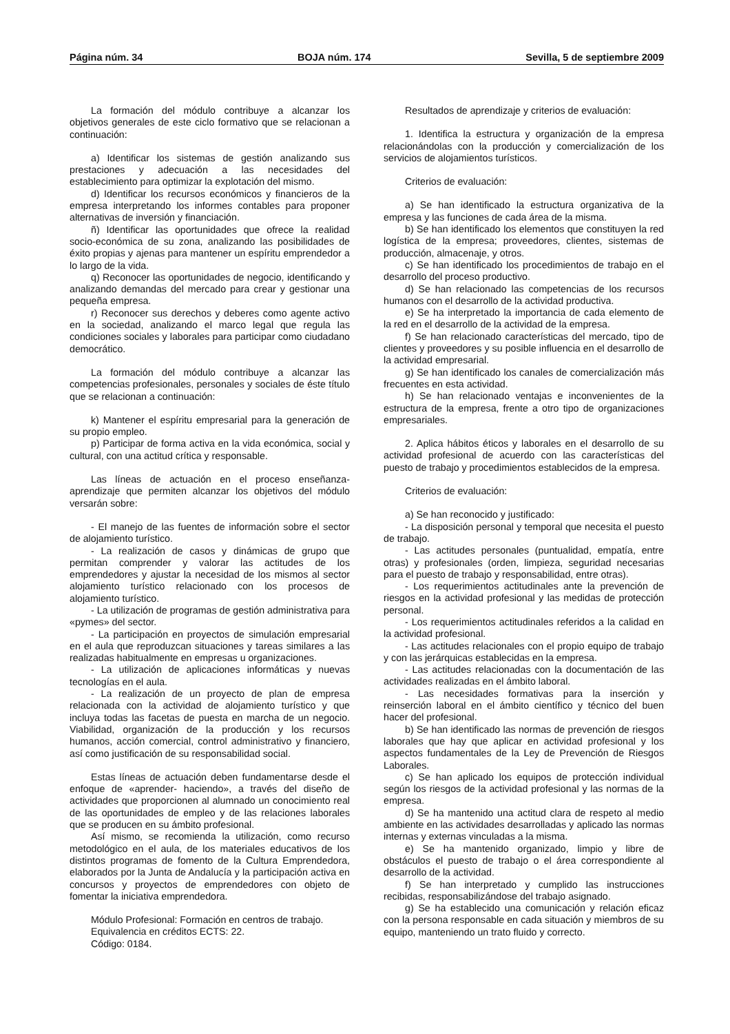Página núm. 34 BOJA núm. 174 Sevilla, 5 de septiembre 2009
La formación del módulo contribuye a alcanzar los objetivos generales de este ciclo formativo que se relacionan a continuación:
a) Identificar los sistemas de gestión analizando sus prestaciones y adecuación a las necesidades del establecimiento para optimizar la explotación del mismo.
d) Identificar los recursos económicos y financieros de la empresa interpretando los informes contables para proponer alternativas de inversión y financiación.
ñ) Identificar las oportunidades que ofrece la realidad socio-económica de su zona, analizando las posibilidades de éxito propias y ajenas para mantener un espíritu emprendedor a lo largo de la vida.
q) Reconocer las oportunidades de negocio, identificando y analizando demandas del mercado para crear y gestionar una pequeña empresa.
r) Reconocer sus derechos y deberes como agente activo en la sociedad, analizando el marco legal que regula las condiciones sociales y laborales para participar como ciudadano democrático.
La formación del módulo contribuye a alcanzar las competencias profesionales, personales y sociales de éste título que se relacionan a continuación:
k) Mantener el espíritu empresarial para la generación de su propio empleo.
p) Participar de forma activa en la vida económica, social y cultural, con una actitud crítica y responsable.
Las líneas de actuación en el proceso enseñanza-aprendizaje que permiten alcanzar los objetivos del módulo versarán sobre:
- El manejo de las fuentes de información sobre el sector de alojamiento turístico.
- La realización de casos y dinámicas de grupo que permitan comprender y valorar las actitudes de los emprendedores y ajustar la necesidad de los mismos al sector alojamiento turístico relacionado con los procesos de alojamiento turístico.
- La utilización de programas de gestión administrativa para «pymes» del sector.
- La participación en proyectos de simulación empresarial en el aula que reproduzcan situaciones y tareas similares a las realizadas habitualmente en empresas u organizaciones.
- La utilización de aplicaciones informáticas y nuevas tecnologías en el aula.
- La realización de un proyecto de plan de empresa relacionada con la actividad de alojamiento turístico y que incluya todas las facetas de puesta en marcha de un negocio. Viabilidad, organización de la producción y los recursos humanos, acción comercial, control administrativo y financiero, así como justificación de su responsabilidad social.
Estas líneas de actuación deben fundamentarse desde el enfoque de «aprender- haciendo», a través del diseño de actividades que proporcionen al alumnado un conocimiento real de las oportunidades de empleo y de las relaciones laborales que se producen en su ámbito profesional.
Así mismo, se recomienda la utilización, como recurso metodológico en el aula, de los materiales educativos de los distintos programas de fomento de la Cultura Emprendedora, elaborados por la Junta de Andalucía y la participación activa en concursos y proyectos de emprendedores con objeto de fomentar la iniciativa emprendedora.
Módulo Profesional: Formación en centros de trabajo.
Equivalencia en créditos ECTS: 22.
Código: 0184.
Resultados de aprendizaje y criterios de evaluación:
1. Identifica la estructura y organización de la empresa relacionándolas con la producción y comercialización de los servicios de alojamientos turísticos.
Criterios de evaluación:
a) Se han identificado la estructura organizativa de la empresa y las funciones de cada área de la misma.
b) Se han identificado los elementos que constituyen la red logística de la empresa; proveedores, clientes, sistemas de producción, almacenaje, y otros.
c) Se han identificado los procedimientos de trabajo en el desarrollo del proceso productivo.
d) Se han relacionado las competencias de los recursos humanos con el desarrollo de la actividad productiva.
e) Se ha interpretado la importancia de cada elemento de la red en el desarrollo de la actividad de la empresa.
f) Se han relacionado características del mercado, tipo de clientes y proveedores y su posible influencia en el desarrollo de la actividad empresarial.
g) Se han identificado los canales de comercialización más frecuentes en esta actividad.
h) Se han relacionado ventajas e inconvenientes de la estructura de la empresa, frente a otro tipo de organizaciones empresariales.
2. Aplica hábitos éticos y laborales en el desarrollo de su actividad profesional de acuerdo con las características del puesto de trabajo y procedimientos establecidos de la empresa.
Criterios de evaluación:
a) Se han reconocido y justificado:
- La disposición personal y temporal que necesita el puesto de trabajo.
- Las actitudes personales (puntualidad, empatía, entre otras) y profesionales (orden, limpieza, seguridad necesarias para el puesto de trabajo y responsabilidad, entre otras).
- Los requerimientos actitudinales ante la prevención de riesgos en la actividad profesional y las medidas de protección personal.
- Los requerimientos actitudinales referidos a la calidad en la actividad profesional.
- Las actitudes relacionales con el propio equipo de trabajo y con las jerárquicas establecidas en la empresa.
- Las actitudes relacionadas con la documentación de las actividades realizadas en el ámbito laboral.
- Las necesidades formativas para la inserción y reinserción laboral en el ámbito científico y técnico del buen hacer del profesional.
b) Se han identificado las normas de prevención de riesgos laborales que hay que aplicar en actividad profesional y los aspectos fundamentales de la Ley de Prevención de Riesgos Laborales.
c) Se han aplicado los equipos de protección individual según los riesgos de la actividad profesional y las normas de la empresa.
d) Se ha mantenido una actitud clara de respeto al medio ambiente en las actividades desarrolladas y aplicado las normas internas y externas vinculadas a la misma.
e) Se ha mantenido organizado, limpio y libre de obstáculos el puesto de trabajo o el área correspondiente al desarrollo de la actividad.
f) Se han interpretado y cumplido las instrucciones recibidas, responsabilizándose del trabajo asignado.
g) Se ha establecido una comunicación y relación eficaz con la persona responsable en cada situación y miembros de su equipo, manteniendo un trato fluido y correcto.